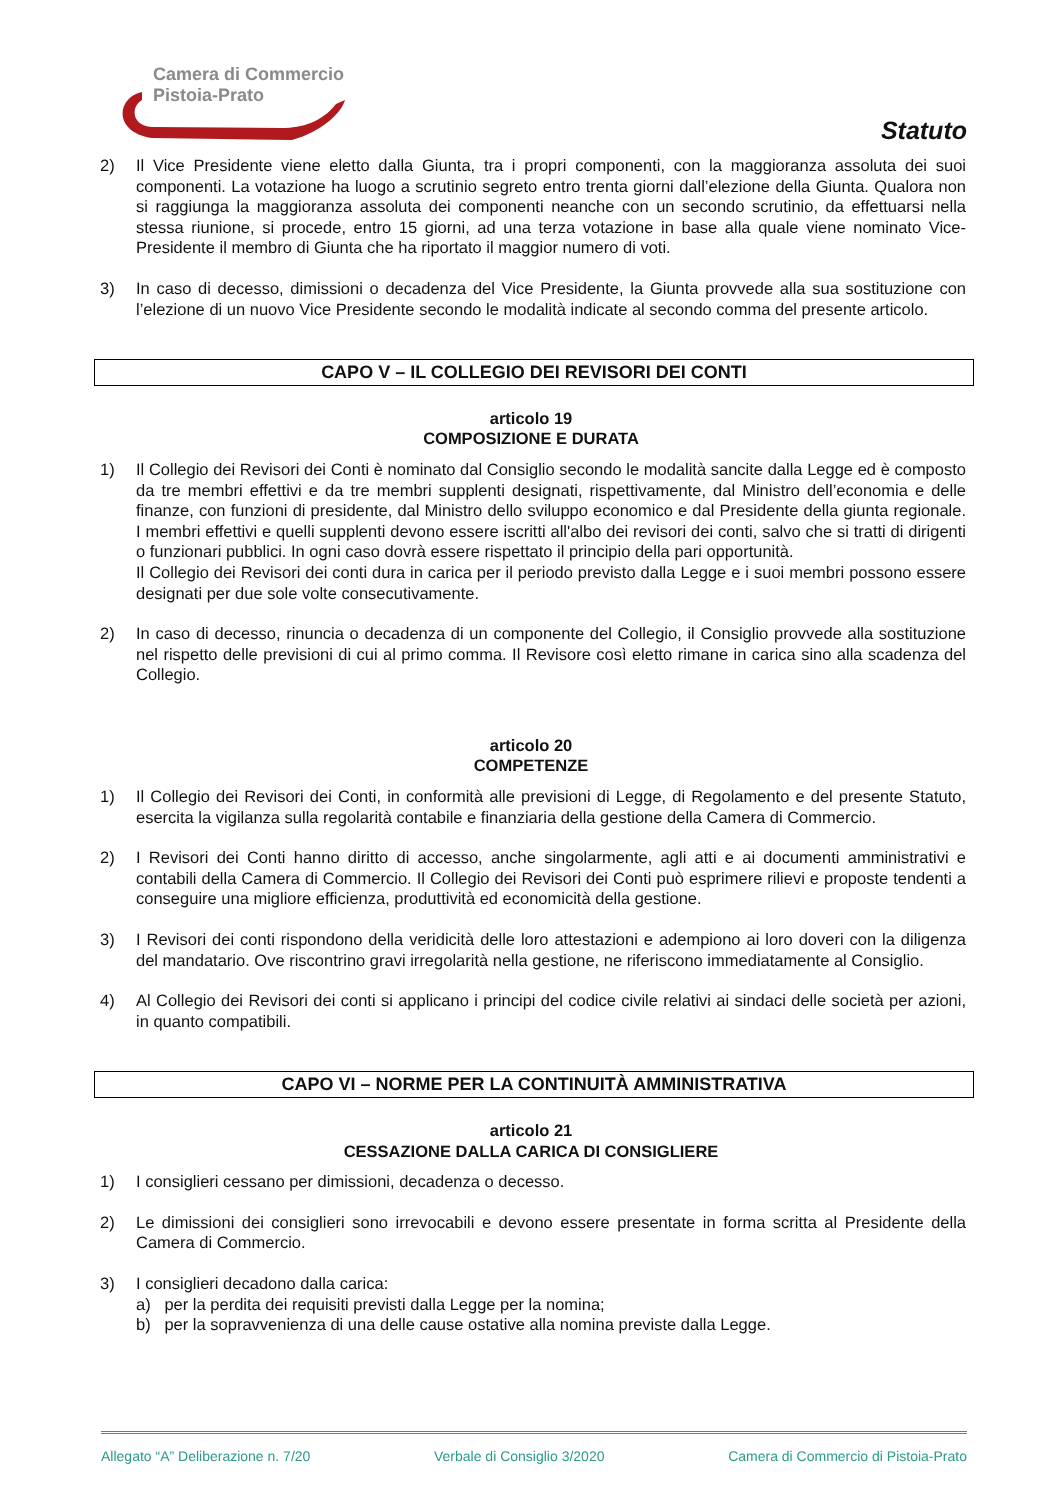Camera di Commercio
Pistoia-Prato
Statuto
2) Il Vice Presidente viene eletto dalla Giunta, tra i propri componenti, con la maggioranza assoluta dei suoi componenti. La votazione ha luogo a scrutinio segreto entro trenta giorni dall’elezione della Giunta. Qualora non si raggiunga la maggioranza assoluta dei componenti neanche con un secondo scrutinio, da effettuarsi nella stessa riunione, si procede, entro 15 giorni, ad una terza votazione in base alla quale viene nominato Vice-Presidente il membro di Giunta che ha riportato il maggior numero di voti.
3) In caso di decesso, dimissioni o decadenza del Vice Presidente, la Giunta provvede alla sua sostituzione con l’elezione di un nuovo Vice Presidente secondo le modalità indicate al secondo comma del presente articolo.
CAPO V – IL COLLEGIO DEI REVISORI DEI CONTI
articolo 19
COMPOSIZIONE E DURATA
1) Il Collegio dei Revisori dei Conti è nominato dal Consiglio secondo le modalità sancite dalla Legge ed è composto da tre membri effettivi e da tre membri supplenti designati, rispettivamente, dal Ministro dell’economia e delle finanze, con funzioni di presidente, dal Ministro dello sviluppo economico e dal Presidente della giunta regionale. I membri effettivi e quelli supplenti devono essere iscritti all'albo dei revisori dei conti, salvo che si tratti di dirigenti o funzionari pubblici. In ogni caso dovrà essere rispettato il principio della pari opportunità.
Il Collegio dei Revisori dei conti dura in carica per il periodo previsto dalla Legge e i suoi membri possono essere designati per due sole volte consecutivamente.
2) In caso di decesso, rinuncia o decadenza di un componente del Collegio, il Consiglio provvede alla sostituzione nel rispetto delle previsioni di cui al primo comma. Il Revisore così eletto rimane in carica sino alla scadenza del Collegio.
articolo 20
COMPETENZE
1) Il Collegio dei Revisori dei Conti, in conformità alle previsioni di Legge, di Regolamento e del presente Statuto, esercita la vigilanza sulla regolarità contabile e finanziaria della gestione della Camera di Commercio.
2) I Revisori dei Conti hanno diritto di accesso, anche singolarmente, agli atti e ai documenti amministrativi e contabili della Camera di Commercio. Il Collegio dei Revisori dei Conti può esprimere rilievi e proposte tendenti a conseguire una migliore efficienza, produttività ed economicità della gestione.
3) I Revisori dei conti rispondono della veridicità delle loro attestazioni e adempiono ai loro doveri con la diligenza del mandatario. Ove riscontrino gravi irregolarità nella gestione, ne riferiscono immediatamente al Consiglio.
4) Al Collegio dei Revisori dei conti si applicano i principi del codice civile relativi ai sindaci delle società per azioni, in quanto compatibili.
CAPO VI – NORME PER LA CONTINUITÀ AMMINISTRATIVA
articolo 21
CESSAZIONE DALLA CARICA DI CONSIGLIERE
1) I consiglieri cessano per dimissioni, decadenza o decesso.
2) Le dimissioni dei consiglieri sono irrevocabili e devono essere presentate in forma scritta al Presidente della Camera di Commercio.
3) I consiglieri decadono dalla carica:
a) per la perdita dei requisiti previsti dalla Legge per la nomina;
b) per la sopravvenienza di una delle cause ostative alla nomina previste dalla Legge.
Allegato “A” Deliberazione n. 7/20 Verbale di Consiglio 3/2020 Camera di Commercio di Pistoia-Prato